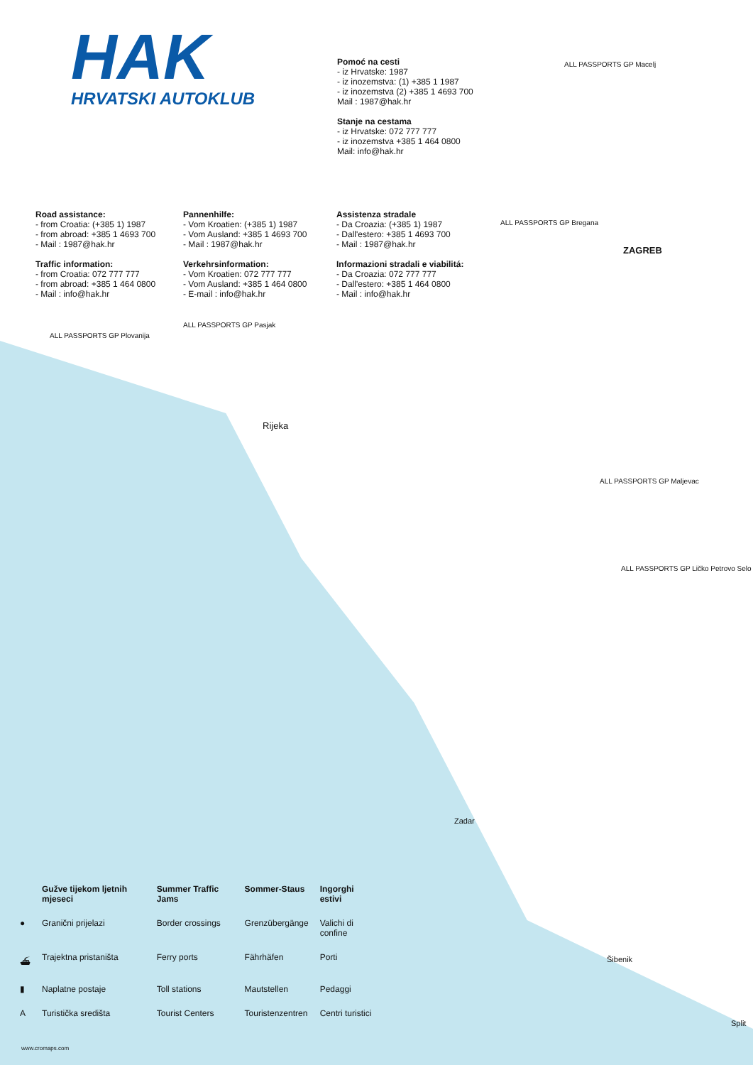HAK
HRVATSKI AUTOKLUB
Pomoć na cesti
- iz Hrvatske: 1987
- iz inozemstva: (1) +385 1 1987
- iz inozemstva (2) +385 1 4693 700
Mail : 1987@hak.hr
Stanje na cestama
- iz Hrvatske: 072 777 777
- iz inozemstva +385 1 464 0800
Mail: info@hak.hr
Road assistance:
- from Croatia: (+385 1) 1987
- from abroad: +385 1 4693 700
- Mail : 1987@hak.hr
Traffic information:
- from Croatia: 072 777 777
- from abroad: +385 1 464 0800
- Mail : info@hak.hr
Pannenhilfe:
- Vom Kroatien: (+385 1) 1987
- Vom Ausland: +385 1 4693 700
- Mail : 1987@hak.hr
Verkehrsinformation:
- Vom Kroatien: 072 777 777
- Vom Ausland: +385 1 464 0800
- E-mail : info@hak.hr
Assistenza stradale
- Da Croazia: (+385 1) 1987
- Dall'estero: +385 1 4693 700
- Mail : 1987@hak.hr
Informazioni stradali e viabilitá:
- Da Croazia: 072 777 777
- Dall'estero: +385 1 464 0800
- Mail : info@hak.hr
ALL PASSPORTS GP Macelj
ZAGREB
ALL PASSPORTS GP Bregana
ALL PASSPORTS GP Plovanija
ALL PASSPORTS GP Pasjak
Rijeka
ALL PASSPORTS GP Maljevac
ALL PASSPORTS GP Ličko Petrovo Selo
Zadar
Šibenik
Split
| | Gužve tijekom ljetnih mjeseci | Summer Traffic Jams | Sommer-Staus | Ingorghi estivi |
| ● | Granični prijelazi | Border crossings | Grenzübergänge | Valichi di confine |
| ⛴ | Trajektna pristaništa | Ferry ports | Fährhäfen | Porti |
| ▮ | Naplatne postaje | Toll stations | Mautstellen | Pedaggi |
| A | Turistička središta | Tourist Centers | Touristenzentren | Centri turistici |
www.cromaps.com